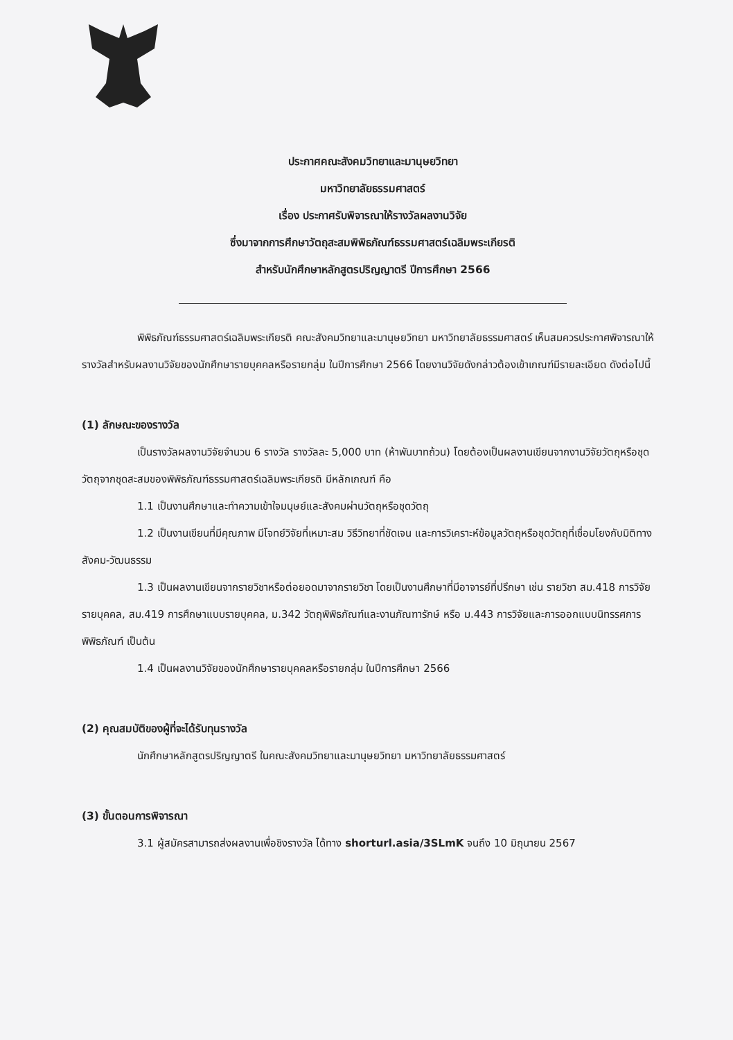ประกาศคณะสังคมวิทยาและมานุษยวิทยา
มหาวิทยาลัยธรรมศาสตร์
เรื่อง ประกาศรับพิจารณาให้รางวัลผลงานวิจัย
ซึ่งมาจากการศึกษาวัตถุสะสมพิพิธภัณฑ์ธรรมศาสตร์เฉลิมพระเกียรติ
สำหรับนักศึกษาหลักสูตรปริญญาตรี ปีการศึกษา 2566
พิพิธภัณฑ์ธรรมศาสตร์เฉลิมพระเกียรติ คณะสังคมวิทยาและมานุษยวิทยา มหาวิทยาลัยธรรมศาสตร์ เห็นสมควรประกาศพิจารณาให้รางวัลสำหรับผลงานวิจัยของนักศึกษารายบุคคลหรือรายกลุ่ม ในปีการศึกษา 2566 โดยงานวิจัยดังกล่าวต้องเข้าเกณฑ์มีรายละเอียด ดังต่อไปนี้
(1) ลักษณะของรางวัล
เป็นรางวัลผลงานวิจัยจำนวน 6 รางวัล รางวัลละ 5,000 บาท (ห้าพันบาทถ้วน) โดยต้องเป็นผลงานเขียนจากงานวิจัยวัตถุหรือชุดวัตถุจากชุดสะสมของพิพิธภัณฑ์ธรรมศาสตร์เฉลิมพระเกียรติ มีหลักเกณฑ์ คือ
1.1 เป็นงานศึกษาและทำความเข้าใจมนุษย์และสังคมผ่านวัตถุหรือชุดวัตถุ
1.2 เป็นงานเขียนที่มีคุณภาพ มีโจทย์วิจัยที่เหมาะสม วิธีวิทยาที่ชัดเจน และการวิเคราะห์ข้อมูลวัตถุหรือชุดวัตถุที่เชื่อมโยงกับมิติทางสังคม-วัฒนธรรม
1.3 เป็นผลงานเขียนจากรายวิชาหรือต่อยอดมาจากรายวิชา โดยเป็นงานศึกษาที่มีอาจารย์ที่ปรึกษา เช่น รายวิชา สม.418 การวิจัยรายบุคคล, สม.419 การศึกษาแบบรายบุคคล, ม.342 วัตถุพิพิธภัณฑ์และงานภัณฑารักษ์ หรือ ม.443 การวิจัยและการออกแบบนิทรรศการพิพิธภัณฑ์ เป็นต้น
1.4 เป็นผลงานวิจัยของนักศึกษารายบุคคลหรือรายกลุ่ม ในปีการศึกษา 2566
(2) คุณสมบัติของผู้ที่จะได้รับทุนรางวัล
นักศึกษาหลักสูตรปริญญาตรี ในคณะสังคมวิทยาและมานุษยวิทยา มหาวิทยาลัยธรรมศาสตร์
(3) ขั้นตอนการพิจารณา
3.1 ผู้สมัครสามารถส่งผลงานเพื่อชิงรางวัล ได้ทาง shorturl.asia/3SLmK จนถึง 10 มิถุนายน 2567